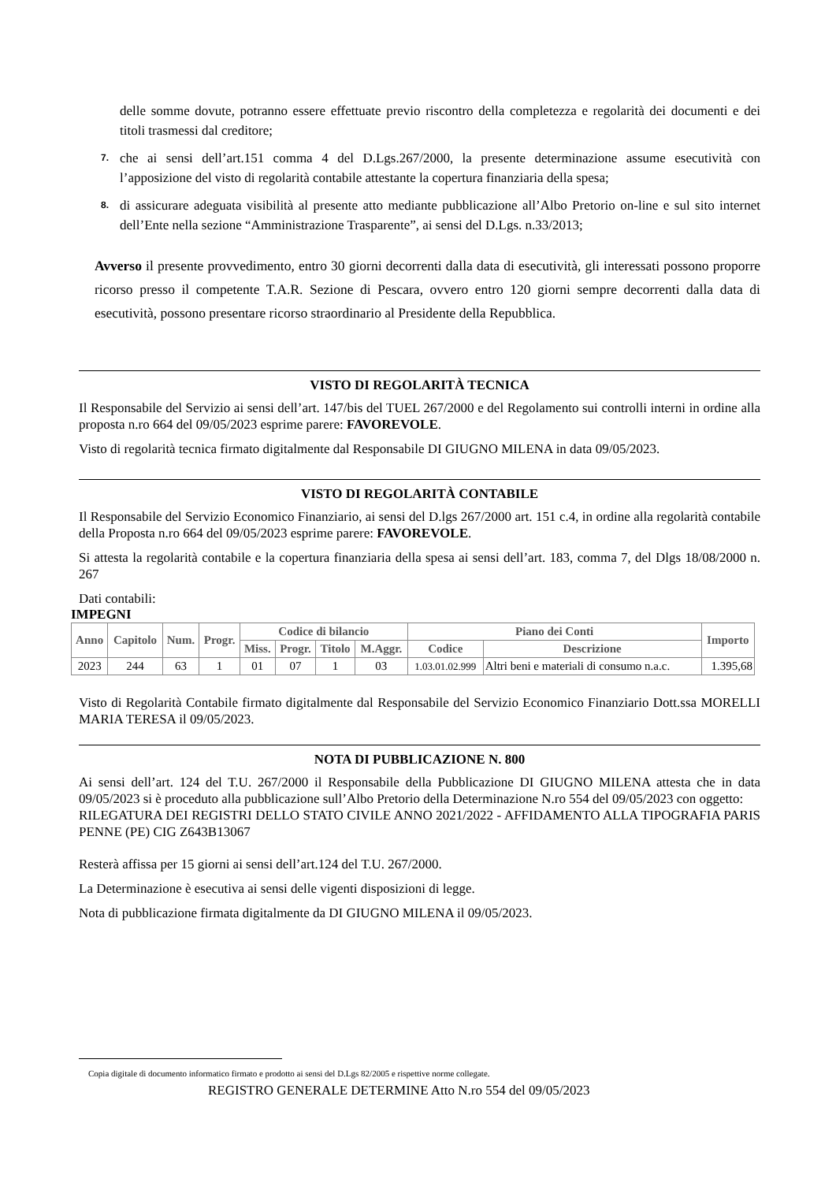delle somme dovute, potranno essere effettuate previo riscontro della completezza e regolarità dei documenti e dei titoli trasmessi dal creditore;
7.
che ai sensi dell’art.151 comma 4 del D.Lgs.267/2000, la presente determinazione assume esecutività con l’apposizione del visto di regolarità contabile attestante la copertura finanziaria della spesa;
8.
di assicurare adeguata visibilità al presente atto mediante pubblicazione all’Albo Pretorio on-line e sul sito internet dell’Ente nella sezione “Amministrazione Trasparente”, ai sensi del D.Lgs. n.33/2013;
Avverso il presente provvedimento, entro 30 giorni decorrenti dalla data di esecutività, gli interessati possono proporre ricorso presso il competente T.A.R. Sezione di Pescara, ovvero entro 120 giorni sempre decorrenti dalla data di esecutività, possono presentare ricorso straordinario al Presidente della Repubblica.
VISTO DI REGOLARITÀ TECNICA
Il Responsabile del Servizio ai sensi dell’art. 147/bis del TUEL 267/2000 e del Regolamento sui controlli interni in ordine alla proposta n.ro 664 del 09/05/2023 esprime parere: FAVOREVOLE.
Visto di regolarità tecnica firmato digitalmente dal Responsabile DI GIUGNO MILENA in data 09/05/2023.
VISTO DI REGOLARITÀ CONTABILE
Il Responsabile del Servizio Economico Finanziario, ai sensi del D.lgs 267/2000 art. 151 c.4, in ordine alla regolarità contabile della Proposta n.ro 664 del 09/05/2023 esprime parere: FAVOREVOLE.
Si attesta la regolarità contabile e la copertura finanziaria della spesa ai sensi dell’art. 183, comma 7, del Dlgs 18/08/2000 n. 267
Dati contabili:
IMPEGNI
| Anno | Capitolo | Num. | Progr. | Codice di bilancio | | | | Piano dei Conti | | Importo |
| --- | --- | --- | --- | --- | --- | --- | --- | --- | --- | --- |
| | | | | Miss. | Progr. | Titolo | M.Aggr. | Codice | Descrizione | |
| 2023 | 244 | 63 | 1 | 01 | 07 | 1 | 03 | 1.03.01.02.999 | Altri beni e materiali di consumo n.a.c. | 1.395,68 |
Visto di Regolarità Contabile firmato digitalmente dal Responsabile del Servizio Economico Finanziario Dott.ssa MORELLI MARIA TERESA il 09/05/2023.
NOTA DI PUBBLICAZIONE N. 800
Ai sensi dell’art. 124 del T.U. 267/2000 il Responsabile della Pubblicazione DI GIUGNO MILENA attesta che in data 09/05/2023 si è proceduto alla pubblicazione sull’Albo Pretorio della Determinazione N.ro 554 del 09/05/2023 con oggetto:
RILEGATURA DEI REGISTRI DELLO STATO CIVILE ANNO 2021/2022 - AFFIDAMENTO ALLA TIPOGRAFIA PARIS PENNE (PE) CIG Z643B13067
Resterà affissa per 15 giorni ai sensi dell’art.124 del T.U. 267/2000.
La Determinazione è esecutiva ai sensi delle vigenti disposizioni di legge.
Nota di pubblicazione firmata digitalmente da DI GIUGNO MILENA il 09/05/2023.
Copia digitale di documento informatico firmato e prodotto ai sensi del D.Lgs 82/2005 e rispettive norme collegate.
REGISTRO GENERALE DETERMINE Atto N.ro 554 del 09/05/2023